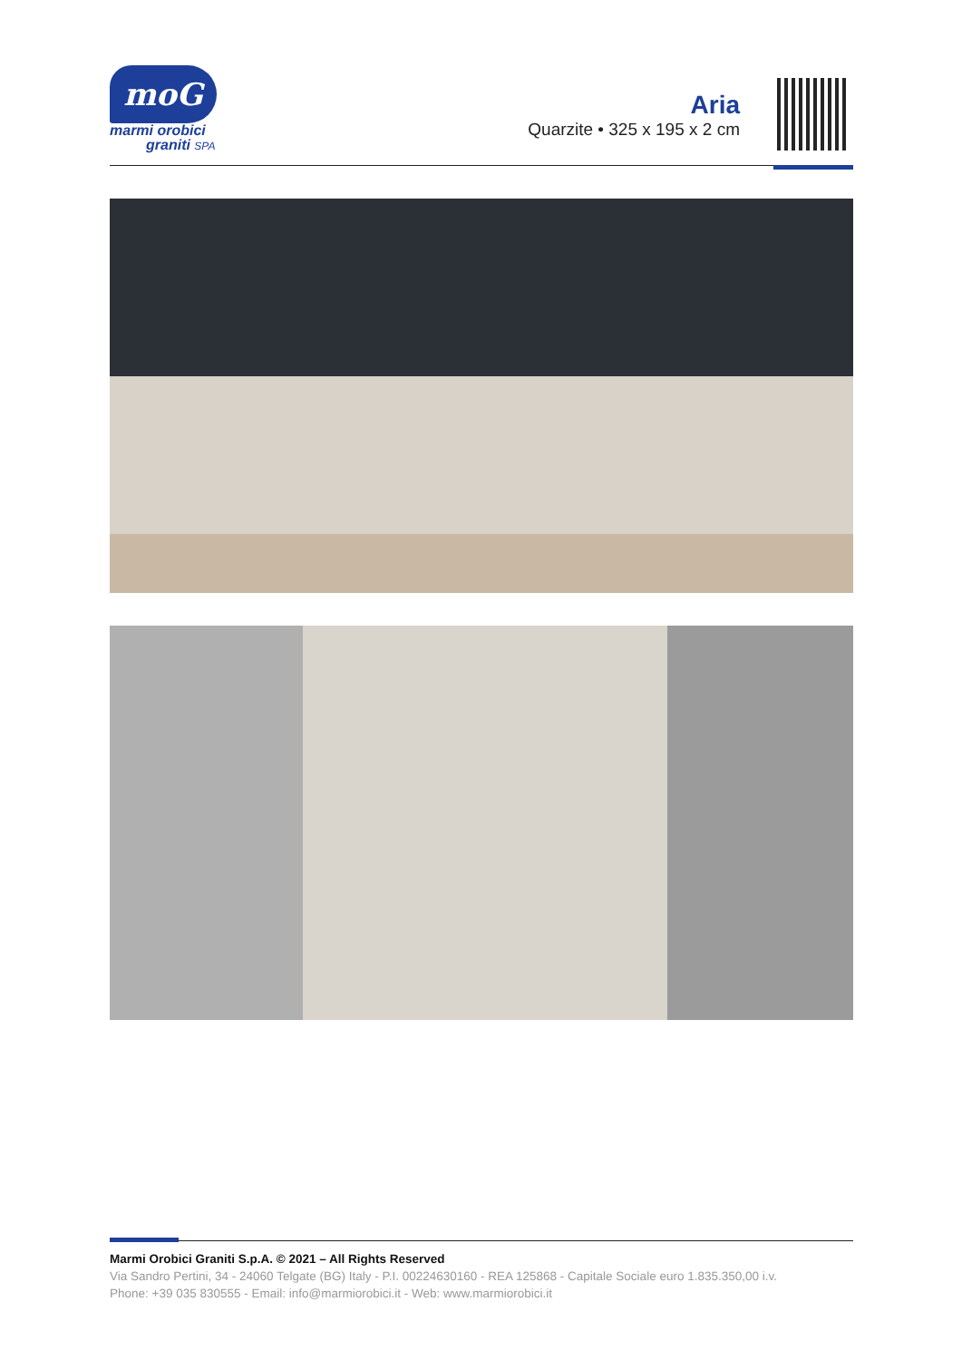moG
marmi orobici
graniti SPA
Aria
Quarzite • 325 x 195 x 2 cm
Marmi Orobici Graniti S.p.A. © 2021 – All Rights Reserved
Via Sandro Pertini, 34 - 24060 Telgate (BG) Italy - P.I. 00224630160 - REA 125868 - Capitale Sociale euro 1.835.350,00 i.v.
Phone: +39 035 830555 - Email: info@marmiorobici.it - Web: www.marmiorobici.it